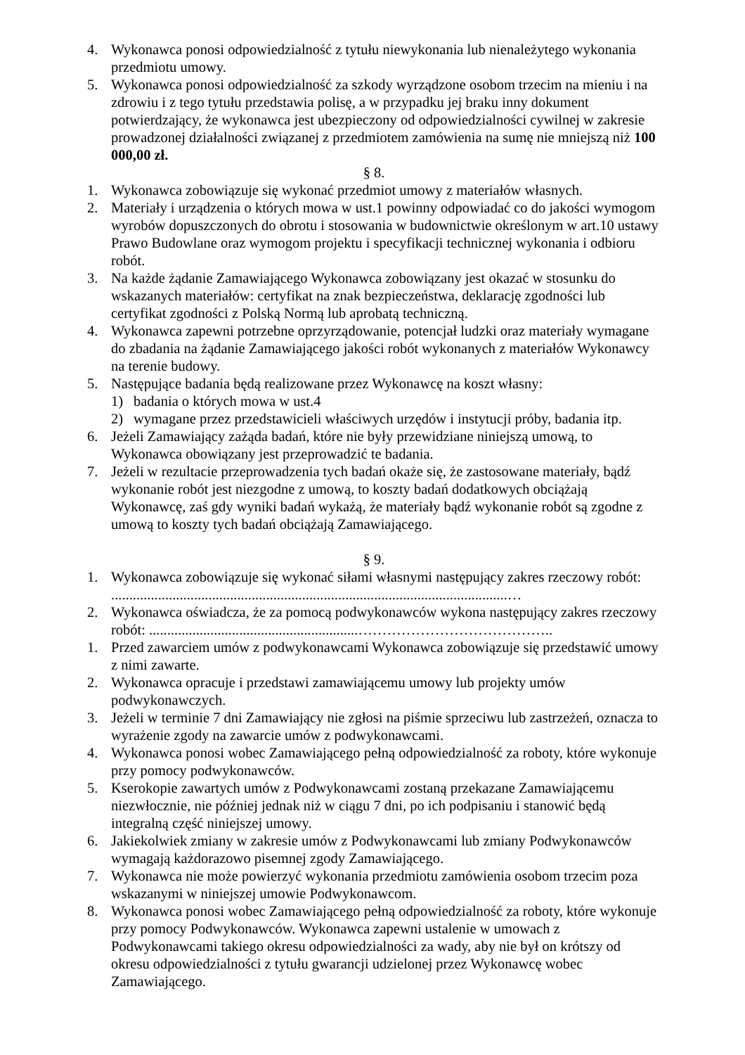4. Wykonawca ponosi odpowiedzialność z tytułu niewykonania lub nienależytego wykonania przedmiotu umowy.
5. Wykonawca ponosi odpowiedzialność za szkody wyrządzone osobom trzecim na mieniu i na zdrowiu i z tego tytułu przedstawia polisę, a w przypadku jej braku inny dokument potwierdzający, że wykonawca jest ubezpieczony od odpowiedzialności cywilnej w zakresie prowadzonej działalności związanej z przedmiotem zamówienia na sumę nie mniejszą niż 100 000,00 zł.
§ 8.
1. Wykonawca zobowiązuje się wykonać przedmiot umowy z materiałów własnych.
2. Materiały i urządzenia o których mowa w ust.1 powinny odpowiadać co do jakości wymogom wyrobów dopuszczonych do obrotu i stosowania w budownictwie określonym w art.10 ustawy Prawo Budowlane oraz wymogom projektu i specyfikacji technicznej wykonania i odbioru robót.
3. Na każde żądanie Zamawiającego Wykonawca zobowiązany jest okazać w stosunku do wskazanych materiałów: certyfikat na znak bezpieczeństwa, deklarację zgodności lub certyfikat zgodności z Polską Normą lub aprobatą techniczną.
4. Wykonawca zapewni potrzebne oprzyrządowanie, potencjał ludzki oraz materiały wymagane do zbadania na żądanie Zamawiającego jakości robót wykonanych z materiałów Wykonawcy na terenie budowy.
5. Następujące badania będą realizowane przez Wykonawcę na koszt własny:
1) badania o których mowa w ust.4
2) wymagane przez przedstawicieli właściwych urzędów i instytucji próby, badania itp.
6. Jeżeli Zamawiający zażąda badań, które nie były przewidziane niniejszą umową, to Wykonawca obowiązany jest przeprowadzić te badania.
7. Jeżeli w rezultacie przeprowadzenia tych badań okaże się, że zastosowane materiały, bądź wykonanie robót jest niezgodne z umową, to koszty badań dodatkowych obciążają Wykonawcę, zaś gdy wyniki badań wykażą, że materiały bądź wykonanie robót są zgodne z umową to koszty tych badań obciążają Zamawiającego.
§ 9.
1. Wykonawca zobowiązuje się wykonać siłami własnymi następujący zakres rzeczowy robót: ..............................................................................................................…
2. Wykonawca oświadcza, że za pomocą podwykonawców wykona następujący zakres rzeczowy robót: ..........................................................…………………………………..
1. Przed zawarciem umów z podwykonawcami Wykonawca zobowiązuje się przedstawić umowy z nimi zawarte.
2. Wykonawca opracuje i przedstawi zamawiającemu umowy lub projekty umów podwykonawczych.
3. Jeżeli w terminie 7 dni Zamawiający nie zgłosi na piśmie sprzeciwu lub zastrzeżeń, oznacza to wyrażenie zgody na zawarcie umów z podwykonawcami.
4. Wykonawca ponosi wobec Zamawiającego pełną odpowiedzialność za roboty, które wykonuje przy pomocy podwykonawców.
5. Kserokopie zawartych umów z Podwykonawcami zostaną przekazane Zamawiającemu niezwłocznie, nie później jednak niż w ciągu 7 dni, po ich podpisaniu i stanowić będą integralną część niniejszej umowy.
6. Jakiekolwiek zmiany w zakresie umów z Podwykonawcami lub zmiany Podwykonawców wymagają każdorazowo pisemnej zgody Zamawiającego.
7. Wykonawca nie może powierzyć wykonania przedmiotu zamówienia osobom trzecim poza wskazanymi w niniejszej umowie Podwykonawcom.
8. Wykonawca ponosi wobec Zamawiającego pełną odpowiedzialność za roboty, które wykonuje przy pomocy Podwykonawców. Wykonawca zapewni ustalenie w umowach z Podwykonawcami takiego okresu odpowiedzialności za wady, aby nie był on krótszy od okresu odpowiedzialności z tytułu gwarancji udzielonej przez Wykonawcę wobec Zamawiającego.